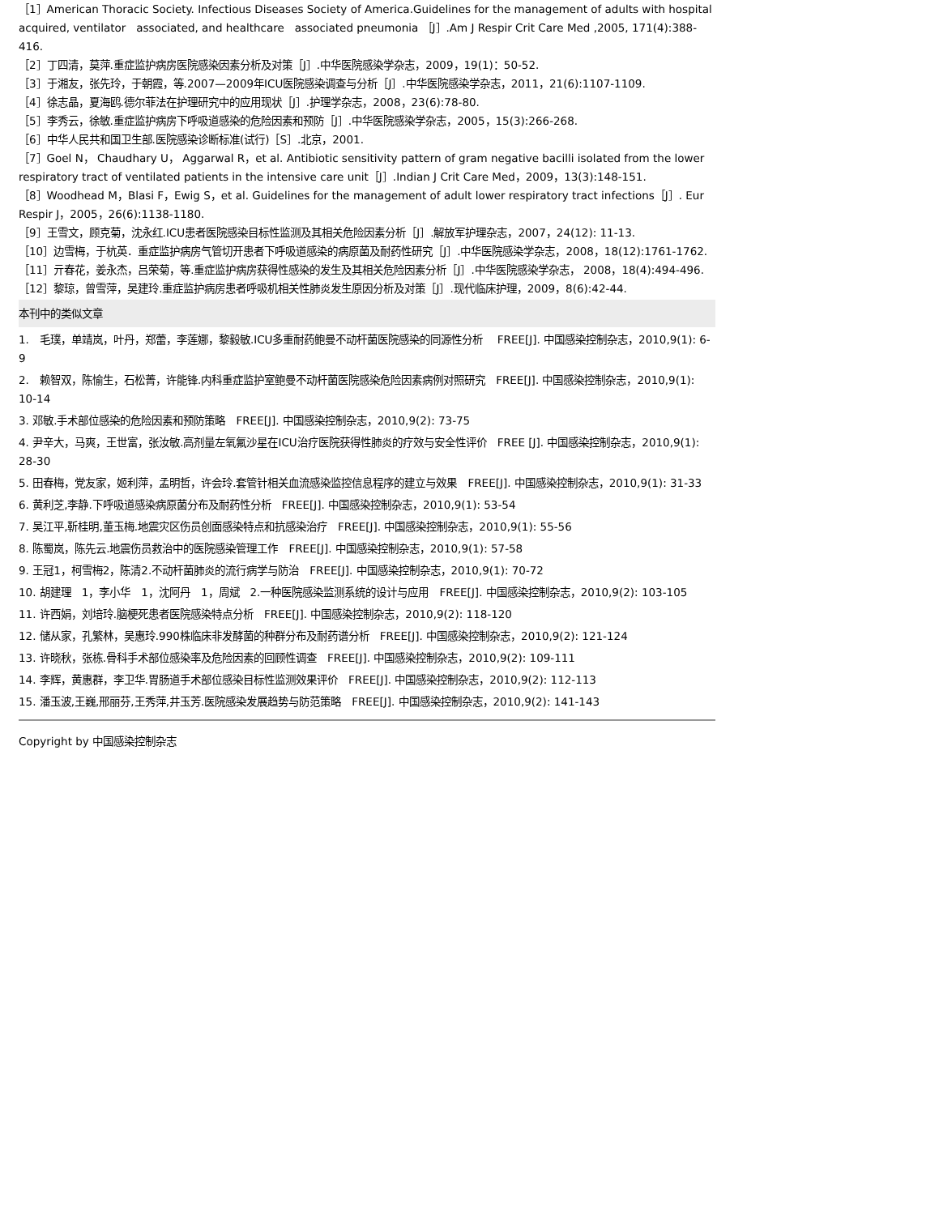［1］American Thoracic Society. Infectious Diseases Society of America.Guidelines for the management of adults with hospital　acquired, ventilator　associated, and healthcare　associated pneumonia ［J］.Am J Respir Crit Care Med ,2005, 171(4):388-416.
［2］丁四清，莫萍.重症监护病房医院感染因素分析及对策［J］.中华医院感染学杂志，2009，19(1)：50-52.
［3］于湘友，张先玲，于朝霞，等.2007—2009年ICU医院感染调查与分析［J］.中华医院感染学杂志，2011，21(6):1107-1109.
［4］徐志晶，夏海鸥.德尔菲法在护理研究中的应用现状［J］.护理学杂志，2008，23(6):78-80.
［5］李秀云，徐敏.重症监护病房下呼吸道感染的危险因素和预防［J］.中华医院感染学杂志，2005，15(3):266-268.
［6］中华人民共和国卫生部.医院感染诊断标准(试行)［S］.北京，2001.
［7］Goel N， Chaudhary U， Aggarwal R，et al. Antibiotic sensitivity pattern of gram negative bacilli isolated from the lower respiratory tract of ventilated patients in the intensive care unit［J］.Indian J Crit Care Med，2009，13(3):148-151.
［8］Woodhead M，Blasi F，Ewig S，et al. Guidelines for the management of adult lower respiratory tract infections［J］. Eur Respir J，2005，26(6):1138-1180.
［9］王雪文，顾克菊，沈永红.ICU患者医院感染目标性监测及其相关危险因素分析［J］.解放军护理杂志，2007，24(12): 11-13.
［10］边雪梅，于杭英．重症监护病房气管切开患者下呼吸道感染的病原菌及耐药性研究［J］.中华医院感染学杂志，2008，18(12):1761-1762.
［11］亓春花，姜永杰，吕荣菊，等.重症监护病房获得性感染的发生及其相关危险因素分析［J］.中华医院感染学杂志， 2008，18(4):494-496.
［12］黎琼，曾雪萍，吴建玲.重症监护病房患者呼吸机相关性肺炎发生原因分析及对策［J］.现代临床护理，2009，8(6):42-44.
本刊中的类似文章
1.　毛璞，单靖岚，叶丹，郑蕾，李莲娜，黎毅敏.ICU多重耐药鲍曼不动杆菌医院感染的同源性分析　 FREE[J]. 中国感染控制杂志，2010,9(1): 6-9
2.　赖智双，陈愉生，石松菁，许能锋.内科重症监护室鲍曼不动杆菌医院感染危险因素病例对照研究　FREE[J]. 中国感染控制杂志，2010,9(1): 10-14
3. 邓敏.手术部位感染的危险因素和预防策略　FREE[J]. 中国感染控制杂志，2010,9(2): 73-75
4. 尹辛大，马爽，王世富，张汝敏.高剂量左氧氟沙星在ICU治疗医院获得性肺炎的疗效与安全性评价　FREE [J]. 中国感染控制杂志，2010,9(1): 28-30
5. 田春梅，党友家，姬利萍，孟明哲，许会玲.套管针相关血流感染监控信息程序的建立与效果　FREE[J]. 中国感染控制杂志，2010,9(1): 31-33
6. 黄利芝,李静.下呼吸道感染病原菌分布及耐药性分析　FREE[J]. 中国感染控制杂志，2010,9(1): 53-54
7. 吴江平,靳桂明,董玉梅.地震灾区伤员创面感染特点和抗感染治疗　FREE[J]. 中国感染控制杂志，2010,9(1): 55-56
8. 陈蜀岚，陈先云.地震伤员救治中的医院感染管理工作　FREE[J]. 中国感染控制杂志，2010,9(1): 57-58
9. 王冠1，柯雪梅2，陈清2.不动杆菌肺炎的流行病学与防治　FREE[J]. 中国感染控制杂志，2010,9(1): 70-72
10. 胡建理　1，李小华　1，沈阿丹　1，周斌　2.一种医院感染监测系统的设计与应用　FREE[J]. 中国感染控制杂志，2010,9(2): 103-105
11. 许西娟，刘培玲.脑梗死患者医院感染特点分析　FREE[J]. 中国感染控制杂志，2010,9(2): 118-120
12. 储从家，孔繁林，吴惠玲.990株临床非发酵菌的种群分布及耐药谱分析　FREE[J]. 中国感染控制杂志，2010,9(2): 121-124
13. 许晓秋，张栋.骨科手术部位感染率及危险因素的回顾性调查　FREE[J]. 中国感染控制杂志，2010,9(2): 109-111
14. 李辉，黄惠群，李卫华.胃肠道手术部位感染目标性监测效果评价　FREE[J]. 中国感染控制杂志，2010,9(2): 112-113
15. 潘玉波,王巍,邢丽芬,王秀萍,井玉芳.医院感染发展趋势与防范策略　FREE[J]. 中国感染控制杂志，2010,9(2): 141-143
Copyright by 中国感染控制杂志